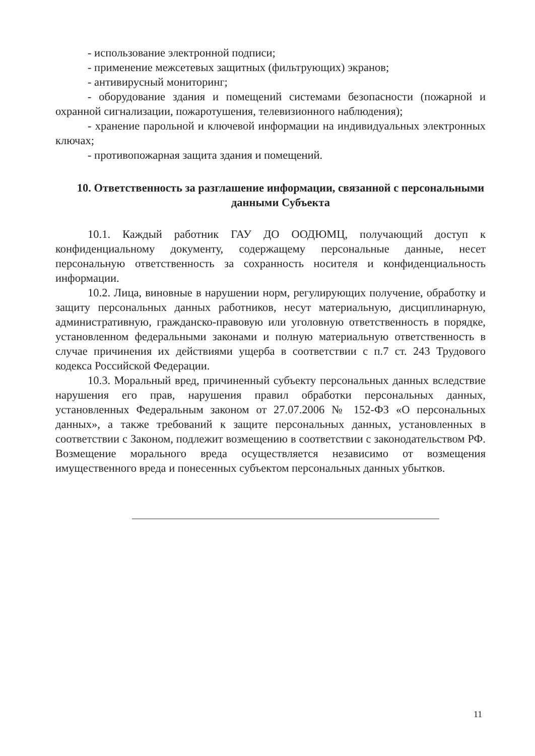- использование электронной подписи;
- применение межсетевых защитных (фильтрующих) экранов;
- антивирусный мониторинг;
- оборудование здания и помещений системами безопасности (пожарной и охранной сигнализации, пожаротушения, телевизионного наблюдения);
- хранение парольной и ключевой информации на индивидуальных электронных ключах;
- противопожарная защита здания и помещений.
10. Ответственность за разглашение информации, связанной с персональными данными Субъекта
10.1. Каждый работник ГАУ ДО ООДЮМЦ, получающий доступ к конфиденциальному документу, содержащему персональные данные, несет персональную ответственность за сохранность носителя и конфиденциальность информации.
10.2. Лица, виновные в нарушении норм, регулирующих получение, обработку и защиту персональных данных работников, несут материальную, дисциплинарную, административную, гражданско-правовую или уголовную ответственность в порядке, установленном федеральными законами и полную материальную ответственность в случае причинения их действиями ущерба в соответствии с п.7 ст. 243 Трудового кодекса Российской Федерации.
10.3. Моральный вред, причиненный субъекту персональных данных вследствие нарушения его прав, нарушения правил обработки персональных данных, установленных Федеральным законом от 27.07.2006 № 152-ФЗ «О персональных данных», а также требований к защите персональных данных, установленных в соответствии с Законом, подлежит возмещению в соответствии с законодательством РФ. Возмещение морального вреда осуществляется независимо от возмещения имущественного вреда и понесенных субъектом персональных данных убытков.
11